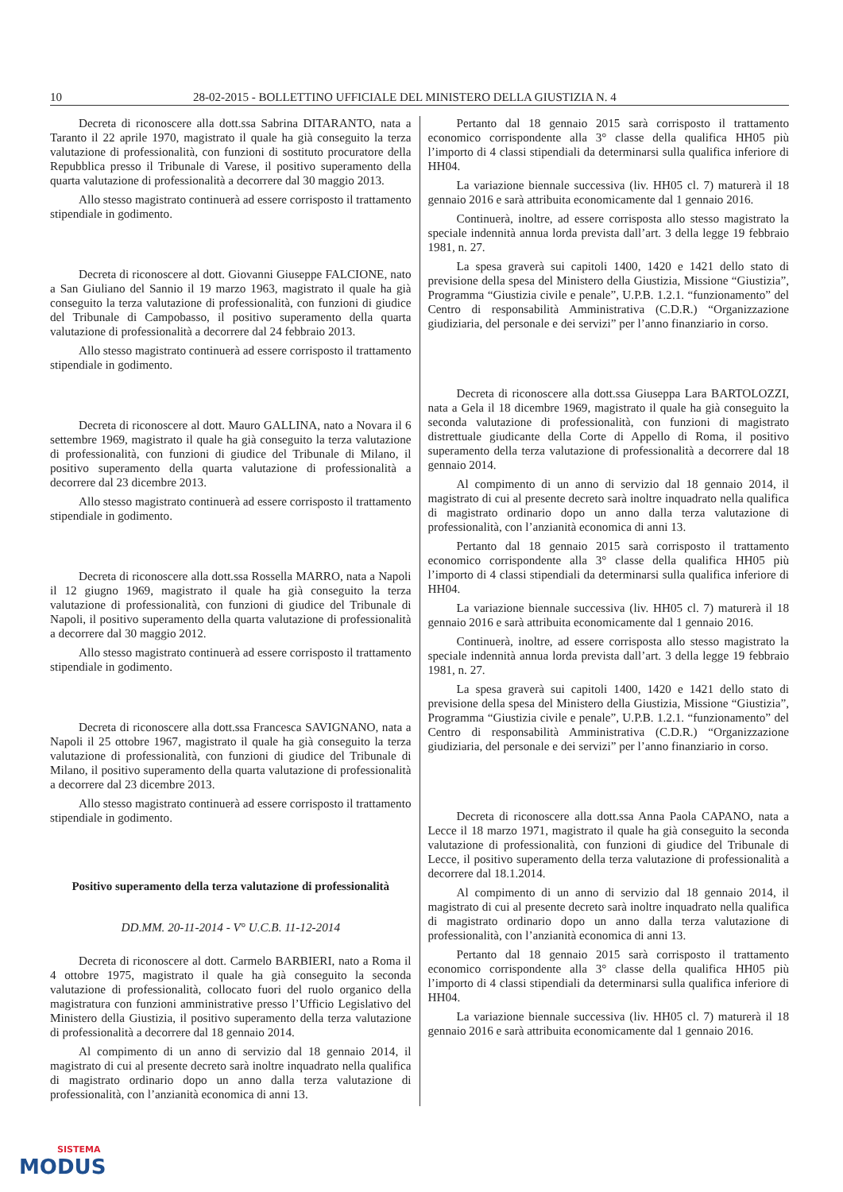10 28-02-2015 - BOLLETTINO UFFICIALE DEL MINISTERO DELLA GIUSTIZIA N. 4
Decreta di riconoscere alla dott.ssa Sabrina DITARANTO, nata a Taranto il 22 aprile 1970, magistrato il quale ha già conseguito la terza valutazione di professionalità, con funzioni di sostituto procuratore della Repubblica presso il Tribunale di Varese, il positivo superamento della quarta valutazione di professionalità a decorrere dal 30 maggio 2013.
Allo stesso magistrato continuerà ad essere corrisposto il trattamento stipendiale in godimento.
Decreta di riconoscere al dott. Giovanni Giuseppe FALCIONE, nato a San Giuliano del Sannio il 19 marzo 1963, magistrato il quale ha già conseguito la terza valutazione di professionalità, con funzioni di giudice del Tribunale di Campobasso, il positivo superamento della quarta valutazione di professionalità a decorrere dal 24 febbraio 2013.
Allo stesso magistrato continuerà ad essere corrisposto il trattamento stipendiale in godimento.
Decreta di riconoscere al dott. Mauro GALLINA, nato a Novara il 6 settembre 1969, magistrato il quale ha già conseguito la terza valutazione di professionalità, con funzioni di giudice del Tribunale di Milano, il positivo superamento della quarta valutazione di professionalità a decorrere dal 23 dicembre 2013.
Allo stesso magistrato continuerà ad essere corrisposto il trattamento stipendiale in godimento.
Decreta di riconoscere alla dott.ssa Rossella MARRO, nata a Napoli il 12 giugno 1969, magistrato il quale ha già conseguito la terza valutazione di professionalità, con funzioni di giudice del Tribunale di Napoli, il positivo superamento della quarta valutazione di professionalità a decorrere dal 30 maggio 2012.
Allo stesso magistrato continuerà ad essere corrisposto il trattamento stipendiale in godimento.
Decreta di riconoscere alla dott.ssa Francesca SAVIGNANO, nata a Napoli il 25 ottobre 1967, magistrato il quale ha già conseguito la terza valutazione di professionalità, con funzioni di giudice del Tribunale di Milano, il positivo superamento della quarta valutazione di professionalità a decorrere dal 23 dicembre 2013.
Allo stesso magistrato continuerà ad essere corrisposto il trattamento stipendiale in godimento.
Positivo superamento della terza valutazione di professionalità
DD.MM. 20-11-2014 - V° U.C.B. 11-12-2014
Decreta di riconoscere al dott. Carmelo BARBIERI, nato a Roma il 4 ottobre 1975, magistrato il quale ha già conseguito la seconda valutazione di professionalità, collocato fuori del ruolo organico della magistratura con funzioni amministrative presso l’Ufficio Legislativo del Ministero della Giustizia, il positivo superamento della terza valutazione di professionalità a decorrere dal 18 gennaio 2014.
Al compimento di un anno di servizio dal 18 gennaio 2014, il magistrato di cui al presente decreto sarà inoltre inquadrato nella qualifica di magistrato ordinario dopo un anno dalla terza valutazione di professionalità, con l’anzianità economica di anni 13.
Pertanto dal 18 gennaio 2015 sarà corrisposto il trattamento economico corrispondente alla 3° classe della qualifica HH05 più l’importo di 4 classi stipendiali da determinarsi sulla qualifica inferiore di HH04.
La variazione biennale successiva (liv. HH05 cl. 7) maturerà il 18 gennaio 2016 e sarà attribuita economicamente dal 1 gennaio 2016.
Continuerà, inoltre, ad essere corrisposta allo stesso magistrato la speciale indennità annua lorda prevista dall’art. 3 della legge 19 febbraio 1981, n. 27.
La spesa graverà sui capitoli 1400, 1420 e 1421 dello stato di previsione della spesa del Ministero della Giustizia, Missione “Giustizia”, Programma “Giustizia civile e penale”, U.P.B. 1.2.1. “funzionamento” del Centro di responsabilità Amministrativa (C.D.R.) “Organizzazione giudiziaria, del personale e dei servizi” per l’anno finanziario in corso.
Decreta di riconoscere alla dott.ssa Giuseppa Lara BARTOLOZZI, nata a Gela il 18 dicembre 1969, magistrato il quale ha già conseguito la seconda valutazione di professionalità, con funzioni di magistrato distrettuale giudicante della Corte di Appello di Roma, il positivo superamento della terza valutazione di professionalità a decorrere dal 18 gennaio 2014.
Al compimento di un anno di servizio dal 18 gennaio 2014, il magistrato di cui al presente decreto sarà inoltre inquadrato nella qualifica di magistrato ordinario dopo un anno dalla terza valutazione di professionalità, con l’anzianità economica di anni 13.
Pertanto dal 18 gennaio 2015 sarà corrisposto il trattamento economico corrispondente alla 3° classe della qualifica HH05 più l’importo di 4 classi stipendiali da determinarsi sulla qualifica inferiore di HH04.
La variazione biennale successiva (liv. HH05 cl. 7) maturerà il 18 gennaio 2016 e sarà attribuita economicamente dal 1 gennaio 2016.
Continuerà, inoltre, ad essere corrisposta allo stesso magistrato la speciale indennità annua lorda prevista dall’art. 3 della legge 19 febbraio 1981, n. 27.
La spesa graverà sui capitoli 1400, 1420 e 1421 dello stato di previsione della spesa del Ministero della Giustizia, Missione “Giustizia”, Programma “Giustizia civile e penale”, U.P.B. 1.2.1. “funzionamento” del Centro di responsabilità Amministrativa (C.D.R.) “Organizzazione giudiziaria, del personale e dei servizi” per l’anno finanziario in corso.
Decreta di riconoscere alla dott.ssa Anna Paola CAPANO, nata a Lecce il 18 marzo 1971, magistrato il quale ha già conseguito la seconda valutazione di professionalità, con funzioni di giudice del Tribunale di Lecce, il positivo superamento della terza valutazione di professionalità a decorrere dal 18.1.2014.
Al compimento di un anno di servizio dal 18 gennaio 2014, il magistrato di cui al presente decreto sarà inoltre inquadrato nella qualifica di magistrato ordinario dopo un anno dalla terza valutazione di professionalità, con l’anzianità economica di anni 13.
Pertanto dal 18 gennaio 2015 sarà corrisposto il trattamento economico corrispondente alla 3° classe della qualifica HH05 più l’importo di 4 classi stipendiali da determinarsi sulla qualifica inferiore di HH04.
La variazione biennale successiva (liv. HH05 cl. 7) maturerà il 18 gennaio 2016 e sarà attribuita economicamente dal 1 gennaio 2016.
SISTEMA
MODUS